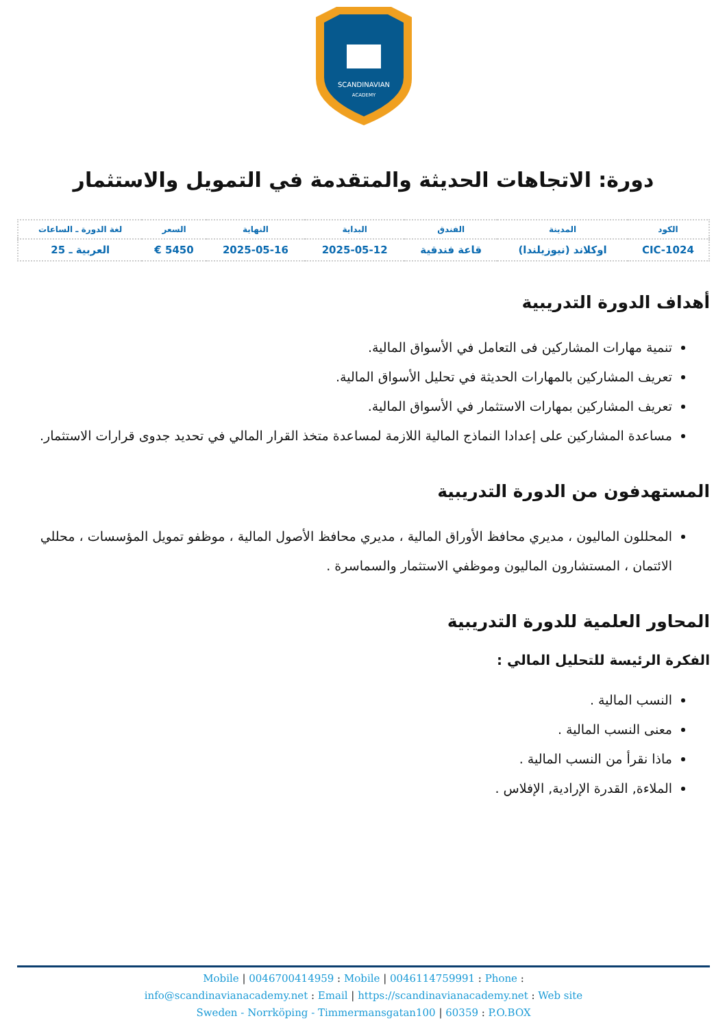SCANDINAVIAN
ACADEMY
دورة: الاتجاهات الحديثة والمتقدمة في التمويل والاستثمار
| الكود | المدينة | الفندق | البداية | النهاية | السعر | لغة الدورة ـ الساعات |
| --- | --- | --- | --- | --- | --- | --- |
| CIC-1024 | اوكلاند (نيوزيلندا) | قاعة فندقية | 2025-05-12 | 2025-05-16 | 5450 € | العربية ـ 25 |
أهداف الدورة التدريبية
تنمية مهارات المشاركين فى التعامل في الأسواق المالية.
تعريف المشاركين بالمهارات الحديثة في تحليل الأسواق المالية.
تعريف المشاركين بمهارات الاستثمار في الأسواق المالية.
مساعدة المشاركين على إعدادا النماذج المالية اللازمة لمساعدة متخذ القرار المالي في تحديد جدوى قرارات الاستثمار.
المستهدفون من الدورة التدريبية
المحللون الماليون ، مديري محافظ الأوراق المالية ، مديري محافظ الأصول المالية ، موظفو تمويل المؤسسات ، محللي الائتمان ، المستشارون الماليون وموظفي الاستثمار والسماسرة .
المحاور العلمية للدورة التدريبية
الفكرة الرئيسة للتحليل المالي :
النسب المالية .
معنى النسب المالية .
ماذا نقرأ من النسب المالية .
الملاءة, القدرة الإرادية, الإفلاس .
Mobile | 0046700414959 : Mobile | 0046114759991 : Phone :
info@scandinavianacademy.net : Email | https://scandinavianacademy.net : Web site
Sweden - Norrköping - Timmermansgatan100 | 60359 : P.O.BOX